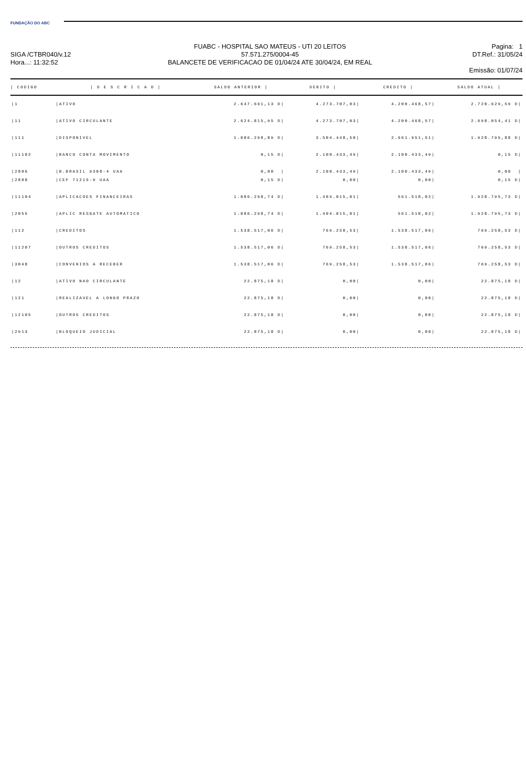FUNDAÇÃO DO ABC
SIGA /CTBR040/v.12
Hora...: 11:32:52
FUABC - HOSPITAL SAO MATEUS - UTI 20 LEITOS
57.571.275/0004-45
BALANCETE DE VERIFICACAO DE 01/04/24 ATE 30/04/24, EM REAL
Pagina: 1
DT.Ref.: 31/05/24
Emissão: 01/07/24
| / CODIGO | / D E S C R I C A O / | SALDO ANTERIOR / | DEBITO / | CREDITO / | SALDO ATUAL / |
| --- | --- | --- | --- | --- | --- |
| /1 | /ATIVO | 2.647.691,13 D/ | 4.273.707,03/ | 4.200.468,57/ | 2.720.929,59 D/ |
| /11 | /ATIVO CIRCULANTE | 2.624.815,95 D/ | 4.273.707,03/ | 4.200.468,57/ | 2.698.054,41 D/ |
| /111 | /DISPONIVEL | 1.086.298,89 D/ | 3.504.448,50/ | 2.661.951,51/ | 1.928.795,88 D/ |
| /11102 | /BANCO CONTA MOVIMENTO | 0,15 D/ | 2.100.433,49/ | 2.100.433,49/ | 0,15 D/ |
| /2806 | /B.BRASIL 9308-4 UAA | 0,00 / | 2.100.433,49/ | 2.100.433,49/ | 0,00 / |
| /2808 | /CEF 71215-9 UAA | 0,15 D/ | 0,00/ | 0,00/ | 0,15 D/ |
| /11104 | /APLICACOES FINANCEIRAS | 1.086.298,74 D/ | 1.404.015,01/ | 561.518,02/ | 1.928.795,73 D/ |
| /2055 | /APLIC RESGATE AUTOMATICO | 1.086.298,74 D/ | 1.404.015,01/ | 561.518,02/ | 1.928.795,73 D/ |
| /112 | /CREDITOS | 1.538.517,06 D/ | 769.258,53/ | 1.538.517,06/ | 769.258,53 D/ |
| /11207 | /OUTROS CREDITOS | 1.538.517,06 D/ | 769.258,53/ | 1.538.517,06/ | 769.258,53 D/ |
| /3048 | /CONVENIOS A RECEBER | 1.538.517,06 D/ | 769.258,53/ | 1.538.517,06/ | 769.258,53 D/ |
| /12 | /ATIVO NAO CIRCULANTE | 22.875,18 D/ | 0,00/ | 0,00/ | 22.875,18 D/ |
| /121 | /REALIZAVEL A LONGO PRAZO | 22.875,18 D/ | 0,00/ | 0,00/ | 22.875,18 D/ |
| /12105 | /OUTROS CREDITOS | 22.875,18 D/ | 0,00/ | 0,00/ | 22.875,18 D/ |
| /2913 | /BLOQUEIO JUDICIAL | 22.875,18 D/ | 0,00/ | 0,00/ | 22.875,18 D/ |